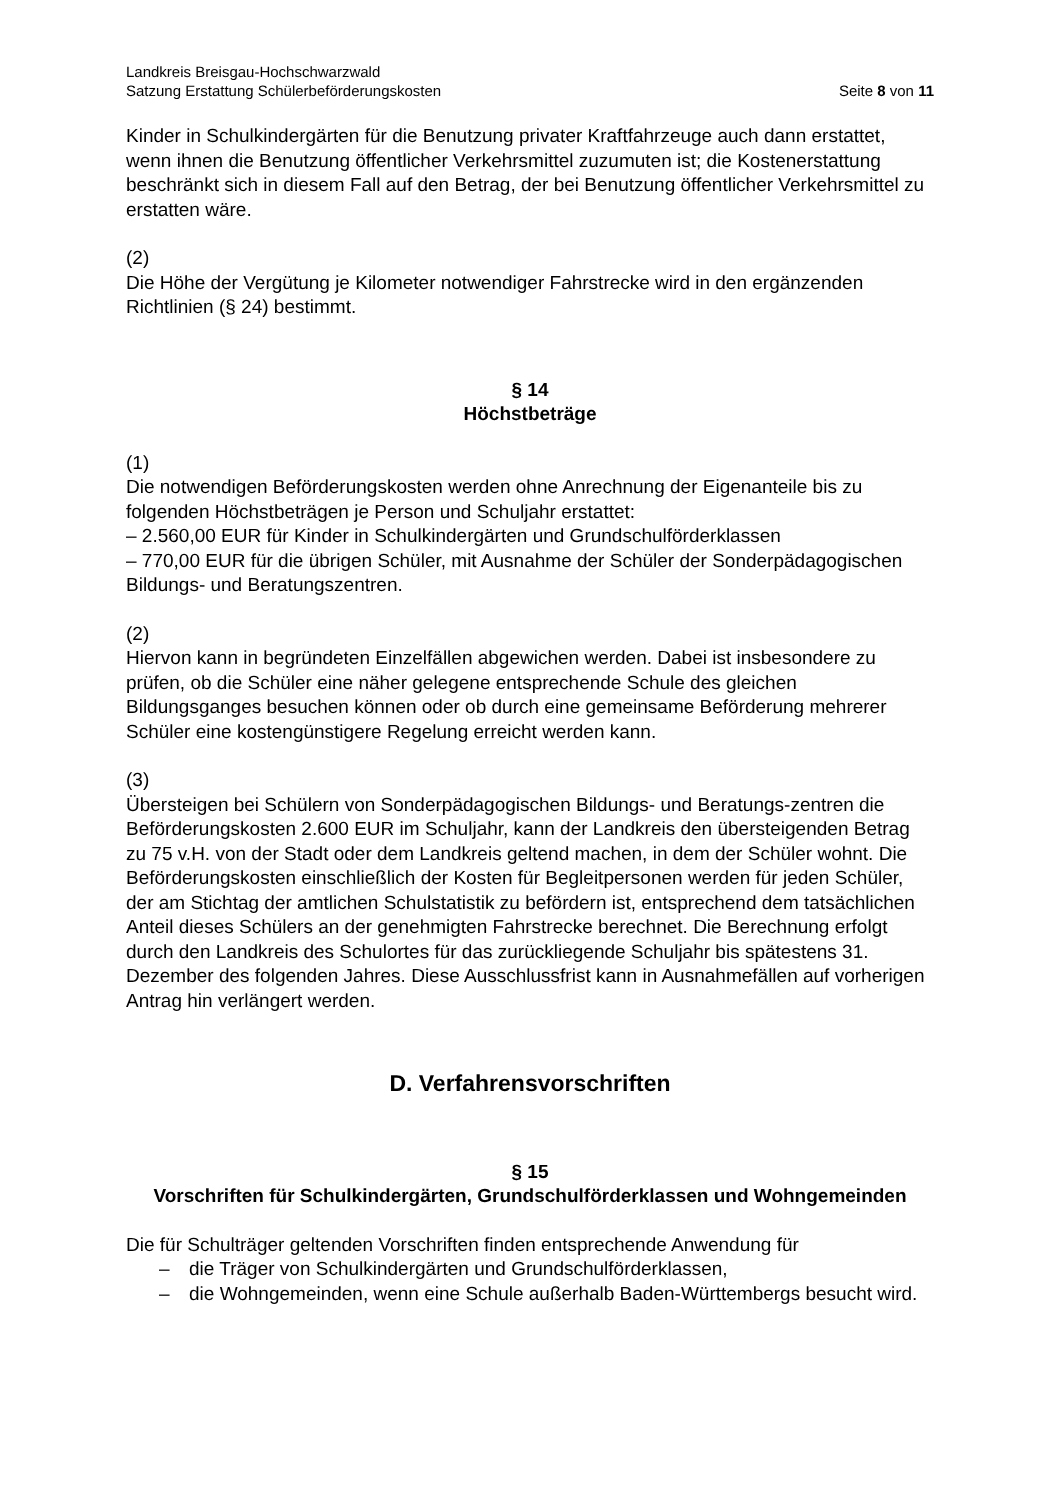Landkreis Breisgau-Hochschwarzwald
Satzung Erstattung Schülerbeförderungskosten Seite 8 von 11
Kinder in Schulkindergärten für die Benutzung privater Kraftfahrzeuge auch dann erstattet, wenn ihnen die Benutzung öffentlicher Verkehrsmittel zuzumuten ist; die Kostenerstattung beschränkt sich in diesem Fall auf den Betrag, der bei Benutzung öffentlicher Verkehrsmittel zu erstatten wäre.
(2)
Die Höhe der Vergütung je Kilometer notwendiger Fahrstrecke wird in den ergänzenden Richtlinien (§ 24) bestimmt.
§ 14
Höchstbeträge
(1)
Die notwendigen Beförderungskosten werden ohne Anrechnung der Eigenanteile bis zu folgenden Höchstbeträgen je Person und Schuljahr erstattet:
– 2.560,00 EUR für Kinder in Schulkindergärten und Grundschulförderklassen
– 770,00 EUR für die übrigen Schüler, mit Ausnahme der Schüler der Sonderpädagogischen Bildungs- und Beratungszentren.
(2)
Hiervon kann in begründeten Einzelfällen abgewichen werden. Dabei ist insbesondere zu prüfen, ob die Schüler eine näher gelegene entsprechende Schule des gleichen Bildungsganges besuchen können oder ob durch eine gemeinsame Beförderung mehrerer Schüler eine kostengünstigere Regelung erreicht werden kann.
(3)
Übersteigen bei Schülern von Sonderpädagogischen Bildungs- und Beratungs-zentren die Beförderungskosten 2.600 EUR im Schuljahr, kann der Landkreis den übersteigenden Betrag zu 75 v.H. von der Stadt oder dem Landkreis geltend machen, in dem der Schüler wohnt. Die Beförderungskosten einschließlich der Kosten für Begleitpersonen werden für jeden Schüler, der am Stichtag der amtlichen Schulstatistik zu befördern ist, entsprechend dem tatsächlichen Anteil dieses Schülers an der genehmigten Fahrstrecke berechnet. Die Berechnung erfolgt durch den Landkreis des Schulortes für das zurückliegende Schuljahr bis spätestens 31. Dezember des folgenden Jahres. Diese Ausschlussfrist kann in Ausnahmefällen auf vorherigen Antrag hin verlängert werden.
D. Verfahrensvorschriften
§ 15
Vorschriften für Schulkindergärten, Grundschulförderklassen und Wohngemeinden
Die für Schulträger geltenden Vorschriften finden entsprechende Anwendung für
– die Träger von Schulkindergärten und Grundschulförderklassen,
– die Wohngemeinden, wenn eine Schule außerhalb Baden-Württembergs besucht wird.